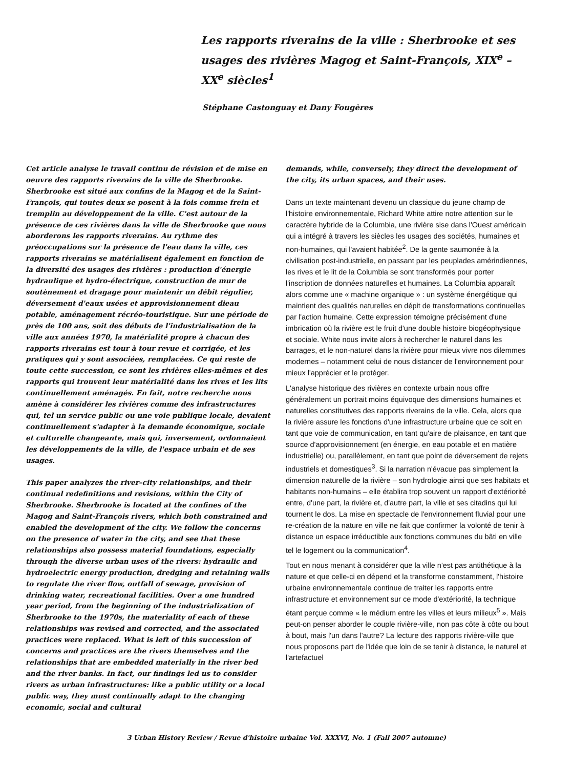Les rapports riverains de la ville : Sherbrooke et ses usages des rivières Magog et Saint-François, XIX<sup>e</sup> – XX<sup>e</sup> siècles<sup>1</sup>
Stéphane Castonguay et Dany Fougères
Cet article analyse le travail continu de révision et de mise en oeuvre des rapports riverains de la ville de Sherbrooke. Sherbrooke est situé aux confins de la Magog et de la Saint-François, qui toutes deux se posent à la fois comme frein et tremplin au développement de la ville. C'est autour de la présence de ces rivières dans la ville de Sherbrooke que nous aborderons les rapports riverains. Au rythme des préoccupations sur la présence de l'eau dans la ville, ces rapports riverains se matérialisent également en fonction de la diversité des usages des rivières : production d'énergie hydraulique et hydro-électrique, construction de mur de soutènement et dragage pour maintenir un débit régulier, déversement d'eaux usées et approvisionnement dieau potable, aménagement récréo-touristique. Sur une période de près de 100 ans, soit des débuts de l'industrialisation de la ville aux années 1970, la matérialité propre à chacun des rapports riverains est tour à tour revue et corrigée, et les pratiques qui y sont associées, remplacées. Ce qui reste de toute cette succession, ce sont les rivières elles-mêmes et des rapports qui trouvent leur matérialité dans les rives et les lits continuellement aménagés. En fait, notre recherche nous amène à considérer les rivières comme des infrastructures qui, tel un service public ou une voie publique locale, devaient continuellement s'adapter à la demande économique, sociale et culturelle changeante, mais qui, inversement, ordonnaient les développements de la ville, de l'espace urbain et de ses usages.
This paper analyzes the river–city relationships, and their continual redefinitions and revisions, within the City of Sherbrooke. Sherbrooke is located at the confines of the Magog and Saint-François rivers, which both constrained and enabled the development of the city. We follow the concerns on the presence of water in the city, and see that these relationships also possess material foundations, especially through the diverse urban uses of the rivers: hydraulic and hydroelectric energy production, dredging and retaining walls to regulate the river flow, outfall of sewage, provision of drinking water, recreational facilities. Over a one hundred year period, from the beginning of the industrialization of Sherbrooke to the 1970s, the materiality of each of these relationships was revised and corrected, and the associated practices were replaced. What is left of this succession of concerns and practices are the rivers themselves and the relationships that are embedded materially in the river bed and the river banks. In fact, our findings led us to consider rivers as urban infrastructures: like a public utility or a local public way, they must continually adapt to the changing economic, social and cultural
demands, while, conversely, they direct the development of the city, its urban spaces, and their uses.
Dans un texte maintenant devenu un classique du jeune champ de l'histoire environnementale, Richard White attire notre attention sur le caractère hybride de la Columbia, une rivière sise dans l'Ouest américain qui a intégré à travers les siècles les usages des sociétés, humaines et non-humaines, qui l'avaient habitée<sup>2</sup>. De la gente saumonée à la civilisation post-industrielle, en passant par les peuplades amérindiennes, les rives et le lit de la Columbia se sont transformés pour porter l'inscription de données naturelles et humaines. La Columbia apparaît alors comme une « machine organique » : un système énergétique qui maintient des qualités naturelles en dépit de transformations continuelles par l'action humaine. Cette expression témoigne précisément d'une imbrication où la rivière est le fruit d'une double histoire biogéophysique et sociale. White nous invite alors à rechercher le naturel dans les barrages, et le non-naturel dans la rivière pour mieux vivre nos dilemmes modernes – notamment celui de nous distancer de l'environnement pour mieux l'apprécier et le protéger.
L'analyse historique des rivières en contexte urbain nous offre généralement un portrait moins équivoque des dimensions humaines et naturelles constitutives des rapports riverains de la ville. Cela, alors que la rivière assure les fonctions d'une infrastructure urbaine que ce soit en tant que voie de communication, en tant qu'aire de plaisance, en tant que source d'approvisionnement (en énergie, en eau potable et en matière industrielle) ou, parallèlement, en tant que point de déversement de rejets industriels et domestiques<sup>3</sup>. Si la narration n'évacue pas simplement la dimension naturelle de la rivière – son hydrologie ainsi que ses habitats et habitants non-humains – elle établira trop souvent un rapport d'extériorité entre, d'une part, la rivière et, d'autre part, la ville et ses citadins qui lui tournent le dos. La mise en spectacle de l'environnement fluvial pour une re-création de la nature en ville ne fait que confirmer la volonté de tenir à distance un espace irréductible aux fonctions communes du bâti en ville tel le logement ou la communication<sup>4</sup>.
Tout en nous menant à considérer que la ville n'est pas antithétique à la nature et que celle-ci en dépend et la transforme constamment, l'histoire urbaine environnementale continue de traiter les rapports entre infrastructure et environnement sur ce mode d'extériorité, la technique étant perçue comme « le médium entre les villes et leurs milieux<sup>5</sup> ». Mais peut-on penser aborder le couple rivière-ville, non pas côte à côte ou bout à bout, mais l'un dans l'autre? La lecture des rapports rivière-ville que nous proposons part de l'idée que loin de se tenir à distance, le naturel et l'artefactuel
3 Urban History Review / Revue d'histoire urbaine Vol. XXXVI, No. 1 (Fall 2007 automne)